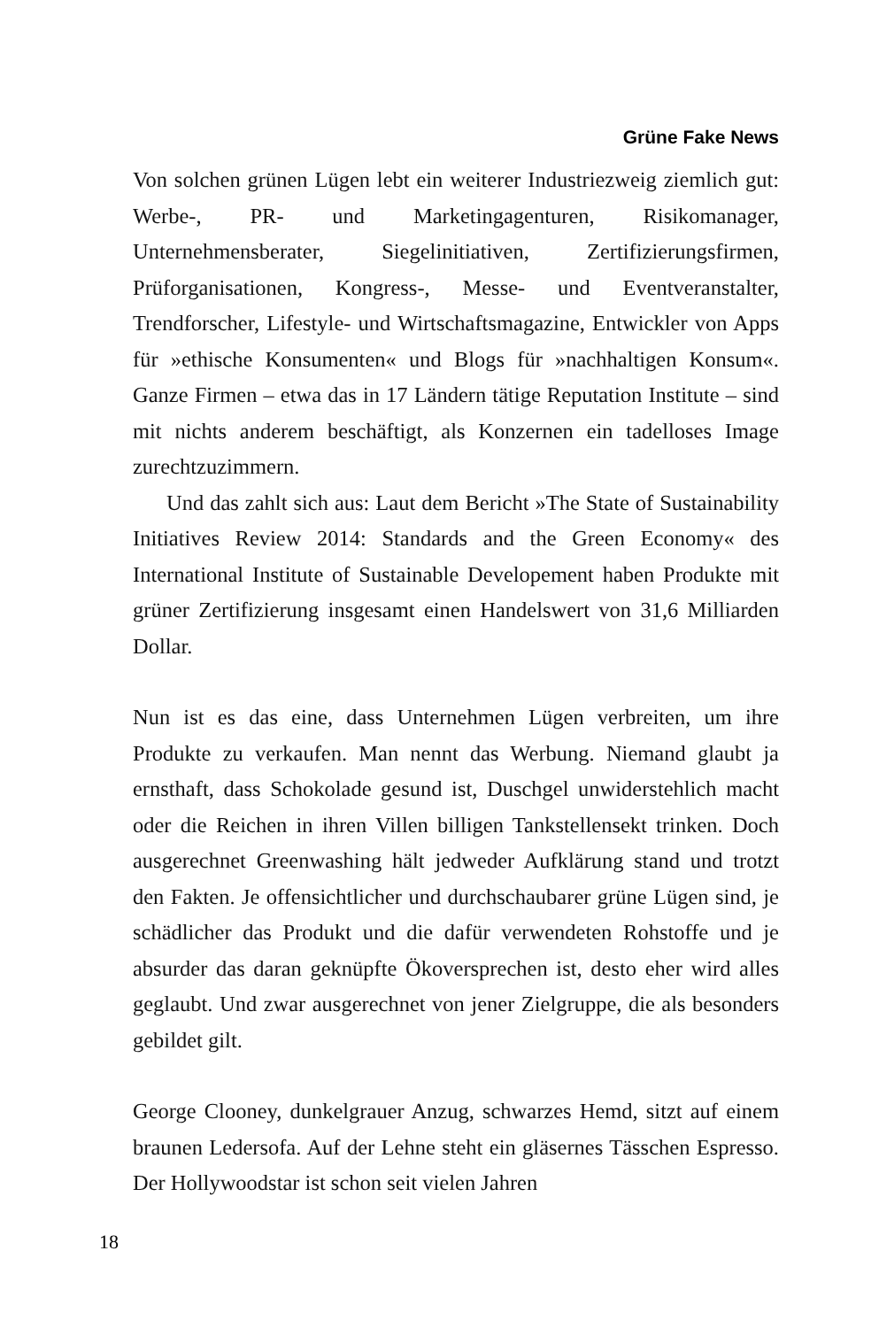Grüne Fake News
Von solchen grünen Lügen lebt ein weiterer Industriezweig ziemlich gut: Werbe-, PR- und Marketingagenturen, Risikomanager, Unternehmensberater, Siegelinitiativen, Zertifizierungsfirmen, Prüforganisationen, Kongress-, Messe- und Eventveranstalter, Trendforscher, Lifestyle- und Wirtschaftsmagazine, Entwickler von Apps für »ethische Konsumenten« und Blogs für »nachhaltigen Konsum«. Ganze Firmen – etwa das in 17 Ländern tätige Reputation Institute – sind mit nichts anderem beschäftigt, als Konzernen ein tadelloses Image zurechtzuzimmern.
Und das zahlt sich aus: Laut dem Bericht »The State of Sustainability Initiatives Review 2014: Standards and the Green Economy« des International Institute of Sustainable Developement haben Produkte mit grüner Zertifizierung insgesamt einen Handelswert von 31,6 Milliarden Dollar.
Nun ist es das eine, dass Unternehmen Lügen verbreiten, um ihre Produkte zu verkaufen. Man nennt das Werbung. Niemand glaubt ja ernsthaft, dass Schokolade gesund ist, Duschgel unwiderstehlich macht oder die Reichen in ihren Villen billigen Tankstellensekt trinken. Doch ausgerechnet Greenwashing hält jedweder Aufklärung stand und trotzt den Fakten. Je offensichtlicher und durchschaubarer grüne Lügen sind, je schädlicher das Produkt und die dafür verwendeten Rohstoffe und je absurder das daran geknüpfte Ökoversprechen ist, desto eher wird alles geglaubt. Und zwar ausgerechnet von jener Zielgruppe, die als besonders gebildet gilt.
George Clooney, dunkelgrauer Anzug, schwarzes Hemd, sitzt auf einem braunen Ledersofa. Auf der Lehne steht ein gläsernes Tässchen Espresso. Der Hollywoodstar ist schon seit vielen Jahren
18